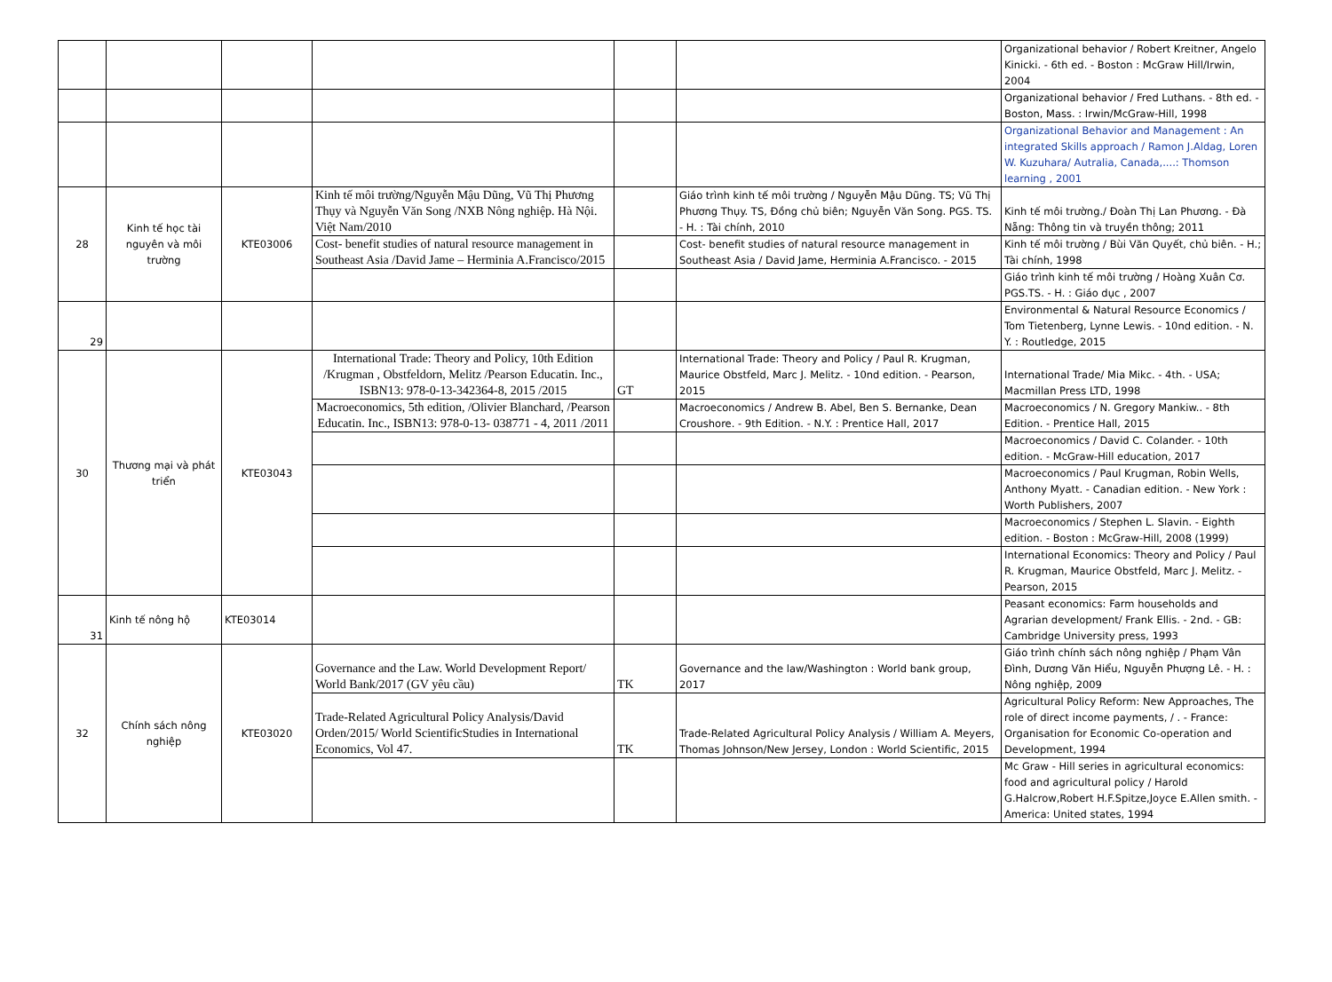| | | | | | | Organizational behavior / Robert Kreitner, Angelo Kinicki. - 6th ed. - Boston : McGraw Hill/Irwin, 2004 |
| | | | | | | Organizational behavior / Fred Luthans. - 8th ed. - Boston, Mass. : Irwin/McGraw-Hill, 1998 |
| | | | | | | Organizational Behavior and Management : An integrated Skills approach / Ramon J.Aldag, Loren W. Kuzuhara/ Autralia, Canada,....: Thomson learning , 2001 |
| 28 | Kinh tế học tài nguyên và môi trường | KTE03006 | Kinh tế môi trường/Nguyễn Mậu Dũng, Vũ Thị Phương Thụy và Nguyễn Văn Song /NXB Nông nghiệp. Hà Nội. Việt Nam/2010 | | Giáo trình kinh tế môi trường / Nguyễn Mậu Dũng. TS; Vũ Thị Phương Thụy. TS, Đồng chủ biên; Nguyễn Văn Song. PGS. TS. - H. : Tài chính, 2010 | Kinh tế môi trường./ Đoàn Thị Lan Phương. - Đà Nẵng: Thông tin và truyền thông; 2011 |
| | | | Cost- benefit studies of natural resource management in Southeast Asia /David Jame – Herminia A.Francisco/2015 | | Cost- benefit studies of natural resource management in Southeast Asia / David Jame, Herminia A.Francisco. - 2015 | Kinh tế môi trường / Bùi Văn Quyết, chủ biên. - H.; Tài chính, 1998 |
| | | | | | | Giáo trình kinh tế môi trường / Hoàng Xuân Cơ. PGS.TS. - H. : Giáo dục , 2007 |
| 29 | | | | | | Environmental & Natural Resource Economics / Tom Tietenberg, Lynne Lewis. - 10nd edition. - N. Y. : Routledge, 2015 |
| 30 | Thương mại và phát triển | KTE03043 | International Trade: Theory and Policy, 10th Edition /Krugman , Obstfeldorn, Melitz /Pearson Educatin. Inc., ISBN13: 978-0-13-342364-8, 2015 /2015 | GT | International Trade: Theory and Policy / Paul R. Krugman, Maurice Obstfeld, Marc J. Melitz. - 10nd edition. - Pearson, 2015 | International Trade/ Mia Mikc. - 4th. - USA; Macmillan Press LTD, 1998 |
| | | | Macroeconomics, 5th edition, /Olivier Blanchard, /Pearson Educatin. Inc., ISBN13: 978-0-13- 038771 - 4, 2011 /2011 | | Macroeconomics / Andrew B. Abel, Ben S. Bernanke, Dean Croushore. - 9th Edition. - N.Y. : Prentice Hall, 2017 | Macroeconomics / N. Gregory Mankiw.. - 8th Edition. - Prentice Hall, 2015 |
| | | | | | | Macroeconomics / David C. Colander. - 10th edition. - McGraw-Hill education, 2017 |
| | | | | | | Macroeconomics / Paul Krugman, Robin Wells, Anthony Myatt. - Canadian edition. - New York : Worth Publishers, 2007 |
| | | | | | | Macroeconomics / Stephen L. Slavin. - Eighth edition. - Boston : McGraw-Hill, 2008 (1999) |
| | | | | | | International Economics: Theory and Policy / Paul R. Krugman, Maurice Obstfeld, Marc J. Melitz. - Pearson, 2015 |
| 31 | Kinh tế nông hộ | KTE03014 | | | | Peasant economics: Farm households and Agrarian development/ Frank Ellis. - 2nd. - GB: Cambridge University press, 1993 |
| 32 | Chính sách nông nghiệp | KTE03020 | Governance and the Law. World Development Report/ World Bank/2017 (GV yêu cầu) | TK | Governance and the law/Washington : World bank group, 2017 | Giáo trình chính sách nông nghiệp / Phạm Vân Đình, Dương Văn Hiểu, Nguyễn Phượng Lê. - H. : Nông nghiệp, 2009 |
| | | | Trade-Related Agricultural Policy Analysis/David Orden/2015/ World ScientificStudies in International Economics, Vol 47. | TK | Trade-Related Agricultural Policy Analysis / William A. Meyers, Thomas Johnson/New Jersey, London : World Scientific, 2015 | Agricultural Policy Reform: New Approaches, The role of direct income payments, / . - France: Organisation for Economic Co-operation and Development, 1994 |
| | | | | | | Mc Graw - Hill series in agricultural economics: food and agricultural policy / Harold G.Halcrow,Robert H.F.Spitze,Joyce E.Allen smith. - America: United states, 1994 |